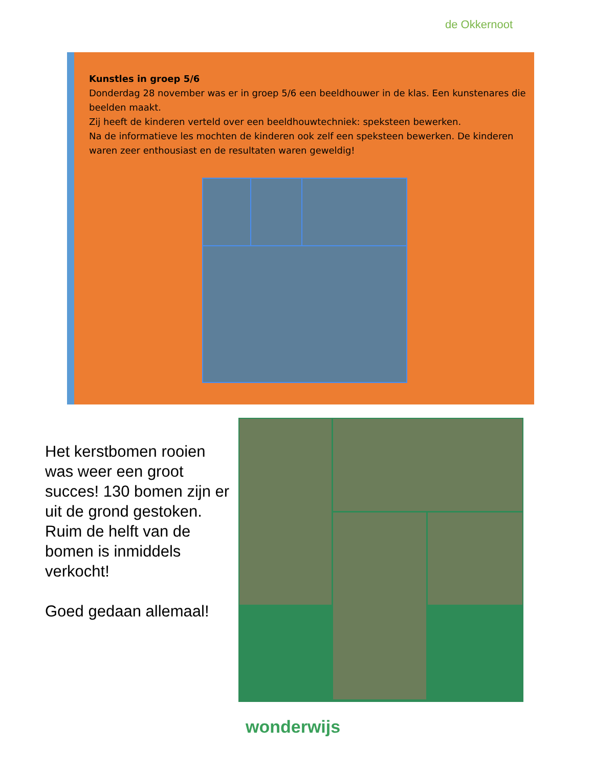de Okkernoot
Kunstles in groep 5/6
Donderdag 28 november was er in groep 5/6 een beeldhouwer in de klas. Een kunstenares die beelden maakt.
Zij heeft de kinderen verteld over een beeldhouwtechniek: speksteen bewerken.
Na de informatieve les mochten de kinderen ook zelf een speksteen bewerken. De kinderen waren zeer enthousiast en de resultaten waren geweldig!
Het kerstbomen rooien was weer een groot succes! 130 bomen zijn er uit de grond gestoken. Ruim de helft van de bomen is inmiddels verkocht!
Goed gedaan allemaal!
wonderwijs